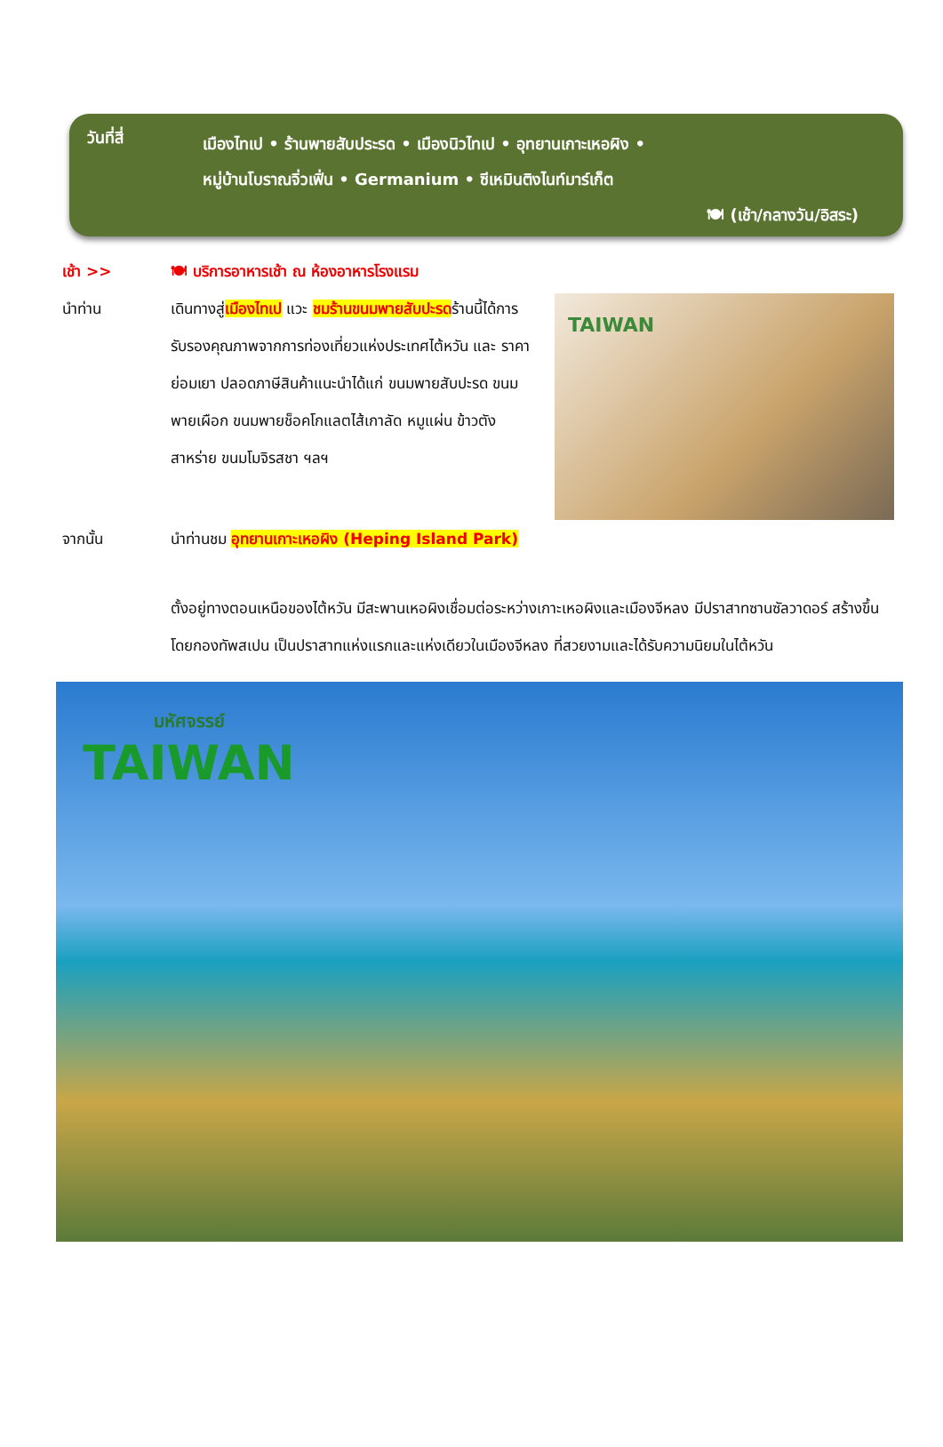วันที่สี่
เมืองไทเป • ร้านพายสับประรด • เมืองนิวไทเป • อุทยานเกาะเหอผิง •
หมู่บ้านโบราณจิ่วเฟิ่น • Germanium • ซีเหมินติงไนท์มาร์เก็ต
🍽 (เช้า/กลางวัน/อิสระ)
เช้า >> 🍽 บริการอาหารเช้า ณ ห้องอาหารโรงแรม
นำท่าน เดินทางสู่เมืองไทเป แวะ ชมร้านขนมพายสับปะรดร้านนี้ได้การรับรองคุณภาพจากการท่องเที่ยวแห่งประเทศไต้หวัน และ ราคาย่อมเยา ปลอดภาษีสินค้าแนะนำได้แก่ ขนมพายสับปะรด ขนมพายเผือก ขนมพายช็อคโกแลตไส้เกาลัด หมูแผ่น ข้าวตังสาหร่าย ขนมโมจิรสชา ฯลฯ
TAIWAN
จากนั้น นำท่านชม อุทยานเกาะเหอผิง (Heping Island Park)
ตั้งอยู่ทางตอนเหนือของไต้หวัน มีสะพานเหอผิงเชื่อมต่อระหว่างเกาะเหอผิงและเมืองจีหลง มีปราสาทซานซัลวาดอร์ สร้างขึ้นโดยกองทัพสเปน เป็นปราสาทแห่งแรกและแห่งเดียวในเมืองจีหลง ที่สวยงามและได้รับความนิยมในไต้หวัน
มหัศจรรย์
TAIWAN